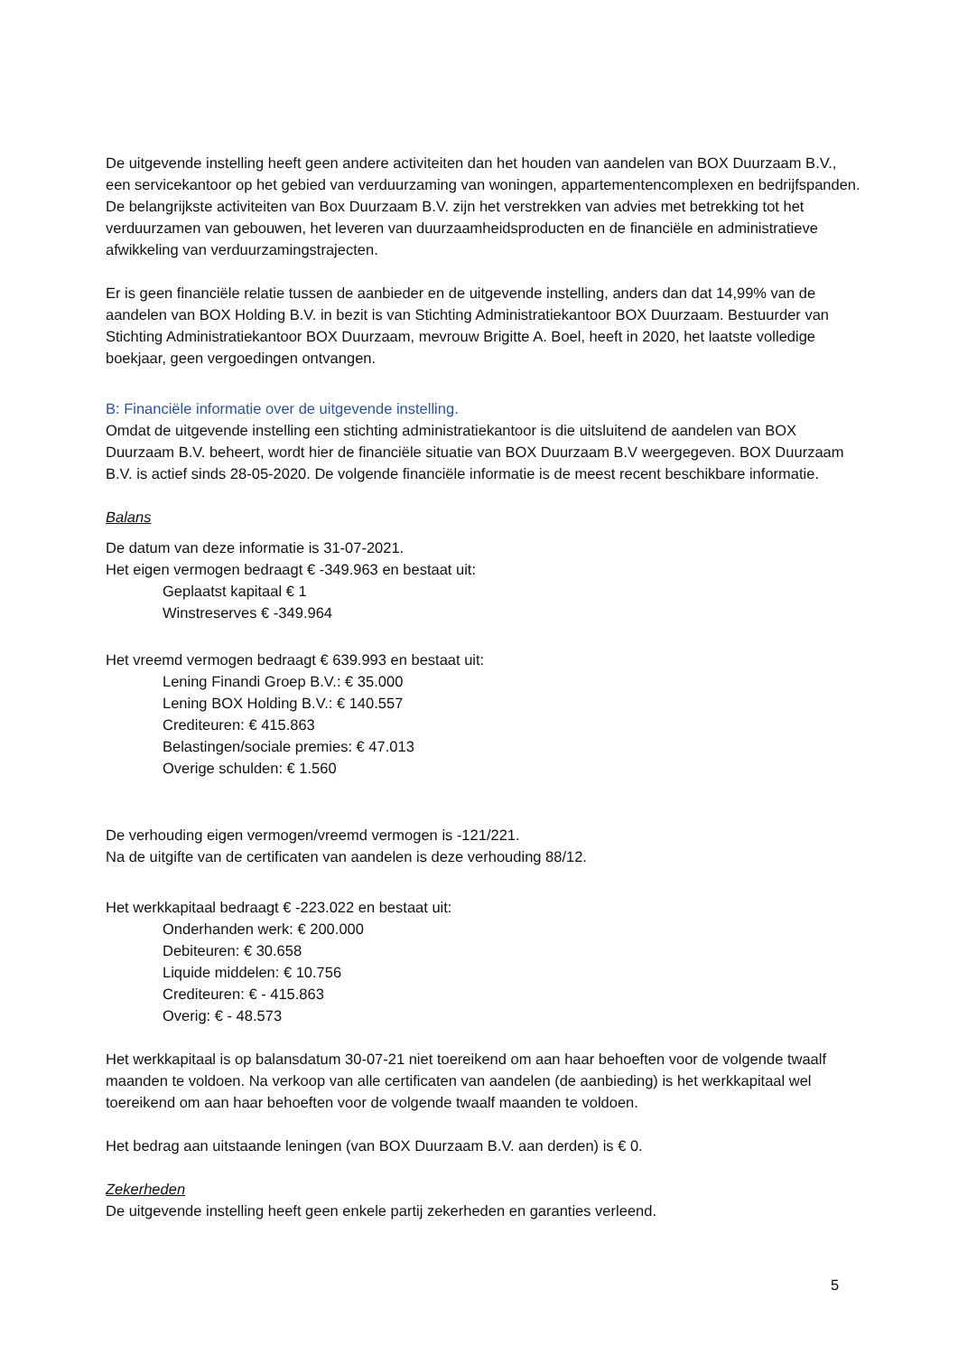De uitgevende instelling heeft geen andere activiteiten dan het houden van aandelen van BOX Duurzaam B.V., een servicekantoor op het gebied van verduurzaming van woningen, appartementencomplexen en bedrijfspanden. De belangrijkste activiteiten van Box Duurzaam B.V. zijn het verstrekken van advies met betrekking tot het verduurzamen van gebouwen, het leveren van duurzaamheidsproducten en de financiële en administratieve afwikkeling van verduurzamingstrajecten.
Er is geen financiële relatie tussen de aanbieder en de uitgevende instelling, anders dan dat 14,99% van de aandelen van BOX Holding B.V. in bezit is van Stichting Administratiekantoor BOX Duurzaam. Bestuurder van Stichting Administratiekantoor BOX Duurzaam, mevrouw Brigitte A. Boel, heeft in 2020, het laatste volledige boekjaar, geen vergoedingen ontvangen.
B: Financiële informatie over de uitgevende instelling.
Omdat de uitgevende instelling een stichting administratiekantoor is die uitsluitend de aandelen van BOX Duurzaam B.V. beheert, wordt hier de financiële situatie van BOX Duurzaam B.V weergegeven. BOX Duurzaam B.V. is actief sinds 28-05-2020. De volgende financiële informatie is de meest recent beschikbare informatie.
Balans
De datum van deze informatie is 31-07-2021.
Het eigen vermogen bedraagt € -349.963 en bestaat uit:
Geplaatst kapitaal € 1
Winstreserves € -349.964
Het vreemd vermogen bedraagt € 639.993 en bestaat uit:
Lening Finandi Groep B.V.: € 35.000
Lening BOX Holding B.V.: € 140.557
Crediteuren: € 415.863
Belastingen/sociale premies: € 47.013
Overige schulden: € 1.560
De verhouding eigen vermogen/vreemd vermogen is -121/221.
Na de uitgifte van de certificaten van aandelen is deze verhouding 88/12.
Het werkkapitaal bedraagt € -223.022 en bestaat uit:
Onderhanden werk: € 200.000
Debiteuren: € 30.658
Liquide middelen: € 10.756
Crediteuren: € - 415.863
Overig: € - 48.573
Het werkkapitaal is op balansdatum 30-07-21 niet toereikend om aan haar behoeften voor de volgende twaalf maanden te voldoen. Na verkoop van alle certificaten van aandelen (de aanbieding) is het werkkapitaal wel toereikend om aan haar behoeften voor de volgende twaalf maanden te voldoen.
Het bedrag aan uitstaande leningen (van BOX Duurzaam B.V. aan derden) is € 0.
Zekerheden
De uitgevende instelling heeft geen enkele partij zekerheden en garanties verleend.
5